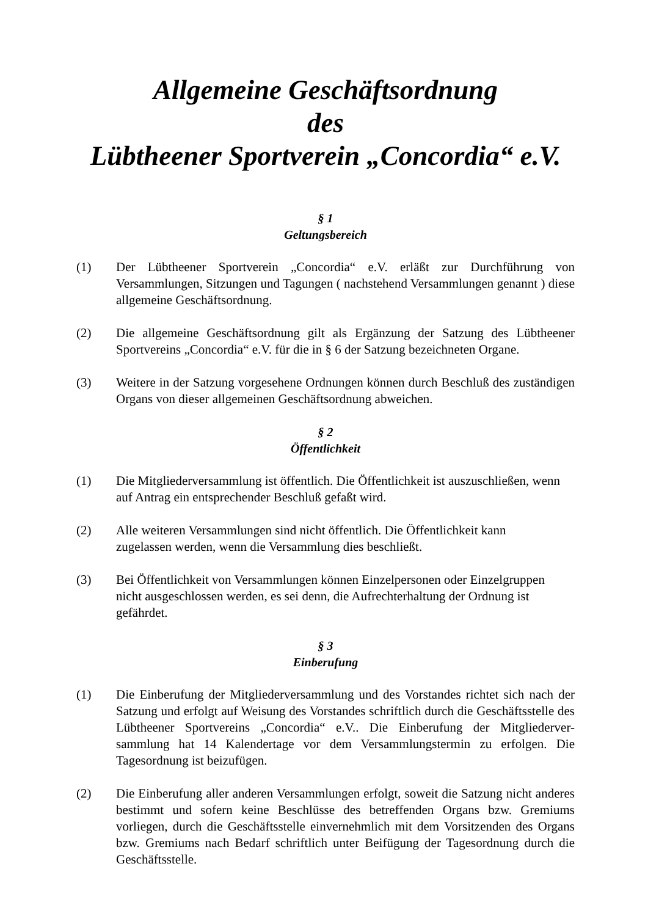Allgemeine Geschäftsordnung
des
Lübtheener Sportverein „Concordia“ e.V.
§ 1
Geltungsbereich
(1) Der Lübtheener Sportverein „Concordia“ e.V. erläßt zur Durchführung von Versammlungen, Sitzungen und Tagungen ( nachstehend Versammlungen genannt ) diese allgemeine Geschäftsordnung.
(2) Die allgemeine Geschäftsordnung gilt als Ergänzung der Satzung des Lübtheener Sportvereins „Concordia“ e.V. für die in § 6 der Satzung bezeichneten Organe.
(3) Weitere in der Satzung vorgesehene Ordnungen können durch Beschluß des zuständigen Organs von dieser allgemeinen Geschäftsordnung abweichen.
§ 2
Öffentlichkeit
(1) Die Mitgliederversammlung ist öffentlich. Die Öffentlichkeit ist auszuschließen, wenn auf Antrag ein entsprechender Beschluß gefaßt wird.
(2) Alle weiteren Versammlungen sind nicht öffentlich. Die Öffentlichkeit kann
zugelassen werden, wenn die Versammlung dies beschließt.
(3) Bei Öffentlichkeit von Versammlungen können Einzelpersonen oder Einzelgruppen
nicht ausgeschlossen werden, es sei denn, die Aufrechterhaltung der Ordnung ist gefährdet.
§ 3
Einberufung
(1) Die Einberufung der Mitgliederversammlung und des Vorstandes richtet sich nach der Satzung und erfolgt auf Weisung des Vorstandes schriftlich durch die Geschäftsstelle des Lübtheener Sportvereins „Concordia“ e.V.. Die Einberufung der Mitgliederver-sammlung hat 14 Kalendertage vor dem Versammlungstermin zu erfolgen. Die Tagesordnung ist beizufügen.
(2) Die Einberufung aller anderen Versammlungen erfolgt, soweit die Satzung nicht anderes bestimmt und sofern keine Beschlüsse des betreffenden Organs bzw. Gremiums vorliegen, durch die Geschäftsstelle einvernehmlich mit dem Vorsitzenden des Organs bzw. Gremiums nach Bedarf schriftlich unter Beifügung der Tagesordnung durch die Geschäftsstelle.